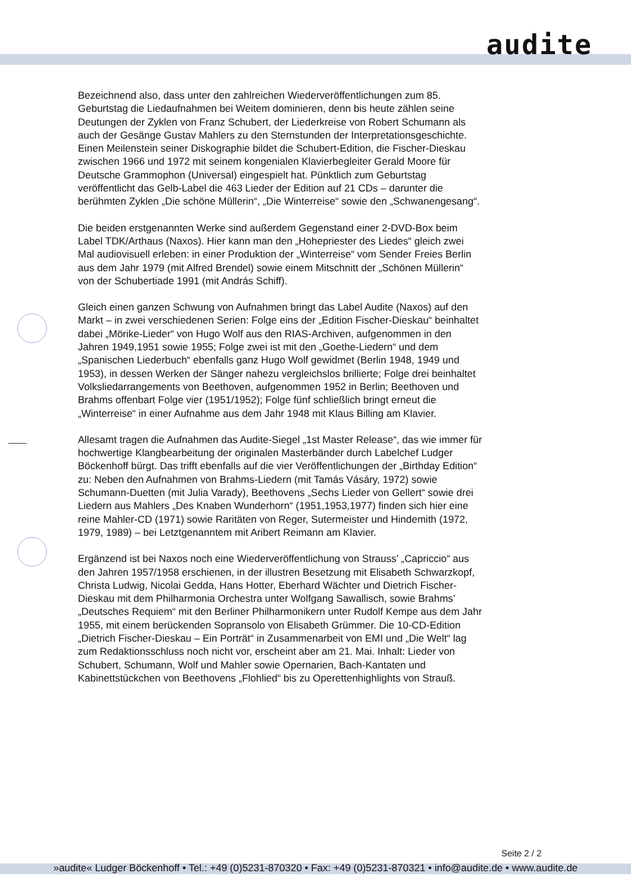audite
Bezeichnend also, dass unter den zahlreichen Wiederveröffentlichungen zum 85. Geburtstag die Liedaufnahmen bei Weitem dominieren, denn bis heute zählen seine Deutungen der Zyklen von Franz Schubert, der Liederkreise von Robert Schumann als auch der Gesänge Gustav Mahlers zu den Sternstunden der Interpretationsgeschichte. Einen Meilenstein seiner Diskographie bildet die Schubert-Edition, die Fischer-Dieskau zwischen 1966 und 1972 mit seinem kongenialen Klavierbegleiter Gerald Moore für Deutsche Grammophon (Universal) eingespielt hat. Pünktlich zum Geburtstag veröffentlicht das Gelb-Label die 463 Lieder der Edition auf 21 CDs – darunter die berühmten Zyklen „Die schöne Müllerin“, „Die Winterreise“ sowie den „Schwanengesang“.
Die beiden erstgenannten Werke sind außerdem Gegenstand einer 2-DVD-Box beim Label TDK/Arthaus (Naxos). Hier kann man den „Hohepriester des Liedes“ gleich zwei Mal audiovisuell erleben: in einer Produktion der „Winterreise“ vom Sender Freies Berlin aus dem Jahr 1979 (mit Alfred Brendel) sowie einem Mitschnitt der „Schönen Müllerin“ von der Schubertiade 1991 (mit András Schiff).
Gleich einen ganzen Schwung von Aufnahmen bringt das Label Audite (Naxos) auf den Markt – in zwei verschiedenen Serien: Folge eins der „Edition Fischer-Dieskau“ beinhaltet dabei „Mörike-Lieder“ von Hugo Wolf aus den RIAS-Archiven, aufgenommen in den Jahren 1949,1951 sowie 1955; Folge zwei ist mit den „Goethe-Liedern“ und dem „Spanischen Liederbuch“ ebenfalls ganz Hugo Wolf gewidmet (Berlin 1948, 1949 und 1953), in dessen Werken der Sänger nahezu vergleichslos brillierte; Folge drei beinhaltet Volksliedarrangements von Beethoven, aufgenommen 1952 in Berlin; Beethoven und Brahms offenbart Folge vier (1951/1952); Folge fünf schließlich bringt erneut die „Winterreise“ in einer Aufnahme aus dem Jahr 1948 mit Klaus Billing am Klavier.
Allesamt tragen die Aufnahmen das Audite-Siegel „1st Master Release“, das wie immer für hochwertige Klangbearbeitung der originalen Masterbänder durch Labelchef Ludger Böckenhoff bürgt. Das trifft ebenfalls auf die vier Veröffentlichungen der „Birthday Edition“ zu: Neben den Aufnahmen von Brahms-Liedern (mit Tamás Vásáry, 1972) sowie Schumann-Duetten (mit Julia Varady), Beethovens „Sechs Lieder von Gellert“ sowie drei Liedern aus Mahlers „Des Knaben Wunderhorn“ (1951,1953,1977) finden sich hier eine reine Mahler-CD (1971) sowie Raritäten von Reger, Sutermeister und Hindemith (1972, 1979, 1989) – bei Letztgenanntem mit Aribert Reimann am Klavier.
Ergänzend ist bei Naxos noch eine Wiederveröffentlichung von Strauss’ „Capriccio“ aus den Jahren 1957/1958 erschienen, in der illustren Besetzung mit Elisabeth Schwarzkopf, Christa Ludwig, Nicolai Gedda, Hans Hotter, Eberhard Wächter und Dietrich Fischer-Dieskau mit dem Philharmonia Orchestra unter Wolfgang Sawallisch, sowie Brahms’ „Deutsches Requiem“ mit den Berliner Philharmonikern unter Rudolf Kempe aus dem Jahr 1955, mit einem berückenden Sopransolo von Elisabeth Grümmer. Die 10-CD-Edition „Dietrich Fischer-Dieskau – Ein Porträt“ in Zusammenarbeit von EMI und „Die Welt“ lag zum Redaktionsschluss noch nicht vor, erscheint aber am 21. Mai. Inhalt: Lieder von Schubert, Schumann, Wolf und Mahler sowie Opernarien, Bach-Kantaten und Kabinettstückchen von Beethovens „Flohlied“ bis zu Operettenhighlights von Strauß.
Seite 2 / 2
»audite« Ludger Böckenhoff • Tel.: +49 (0)5231-870320 • Fax: +49 (0)5231-870321 • info@audite.de • www.audite.de